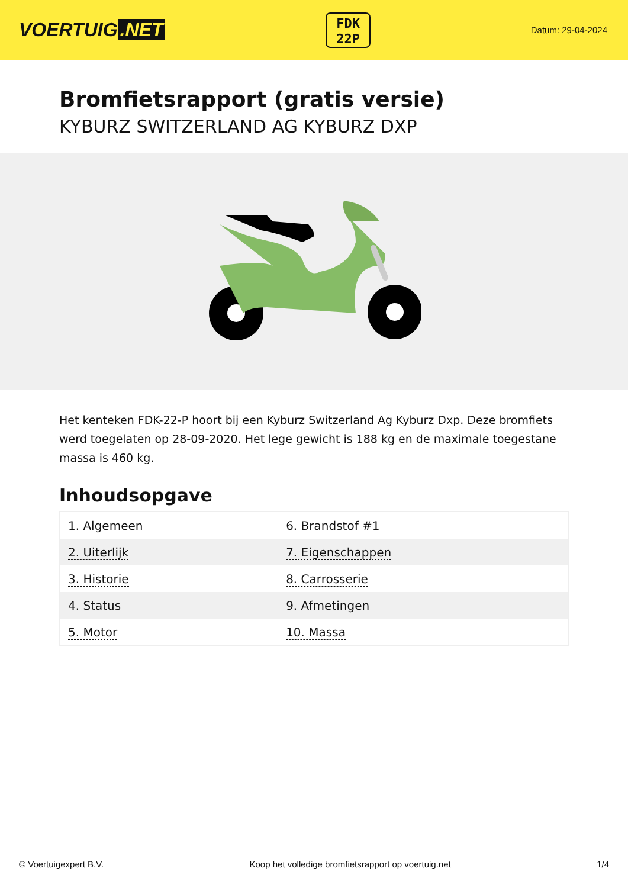VOERTUIG.NET
FDK
22P
Datum: 29-04-2024
Bromfietsrapport (gratis versie)
KYBURZ SWITZERLAND AG KYBURZ DXP
Het kenteken FDK-22-P hoort bij een Kyburz Switzerland Ag Kyburz Dxp. Deze bromfiets werd toegelaten op 28-09-2020. Het lege gewicht is 188 kg en de maximale toegestane massa is 460 kg.
Inhoudsopgave
| 1. Algemeen | 6. Brandstof #1 |
| 2. Uiterlijk | 7. Eigenschappen |
| 3. Historie | 8. Carrosserie |
| 4. Status | 9. Afmetingen |
| 5. Motor | 10. Massa |
© Voertuigexpert B.V. Koop het volledige bromfietsrapport op voertuig.net 1/4